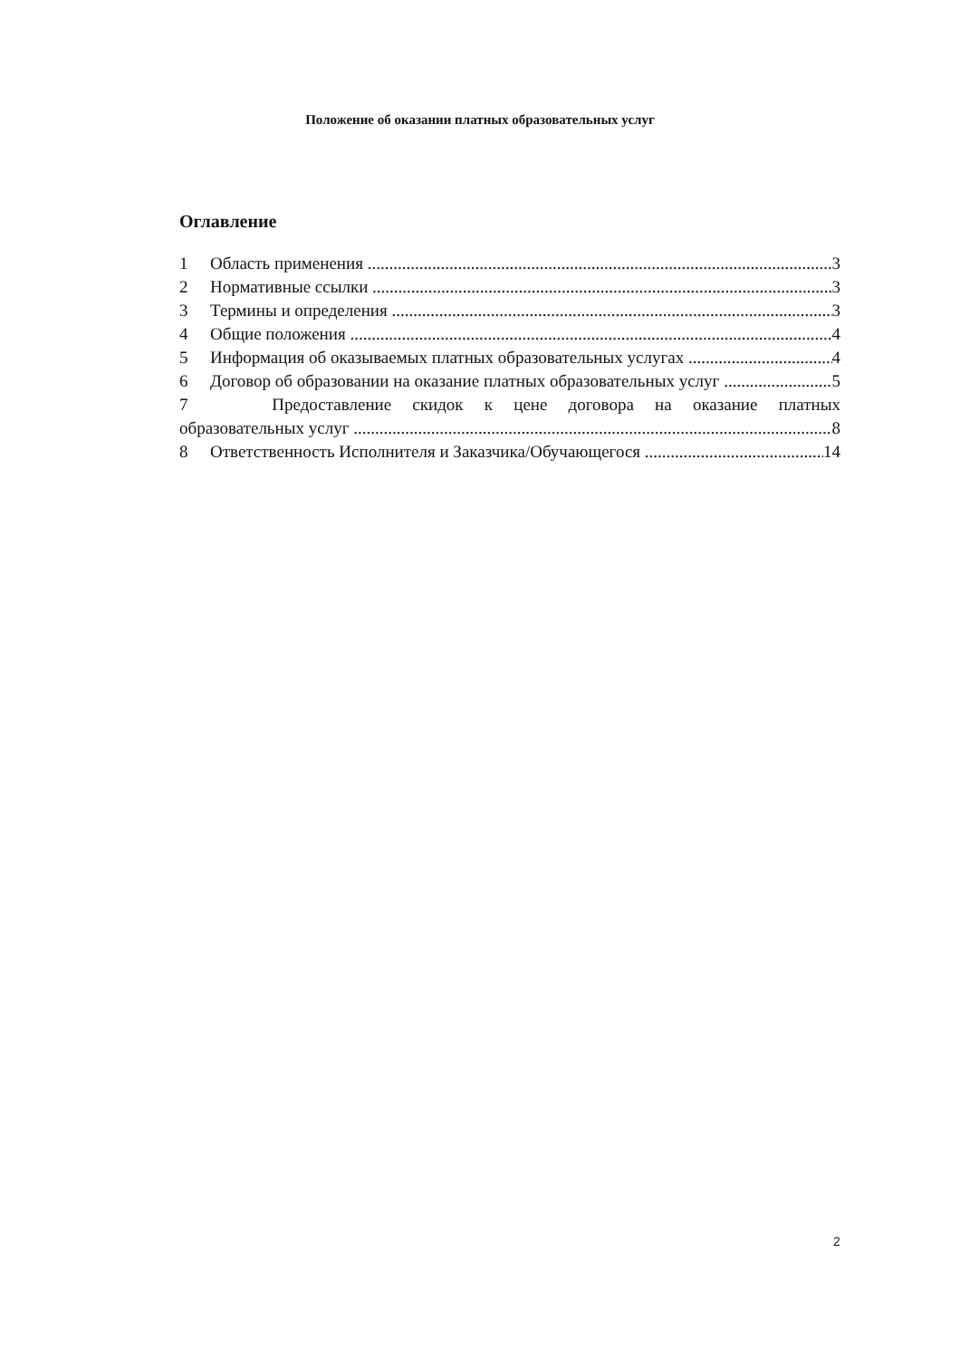Положение об оказании платных образовательных услуг
Оглавление
1 Область применения 3
2 Нормативные ссылки 3
3 Термины и определения 3
4 Общие положения 4
5 Информация об оказываемых платных образовательных услугах 4
6 Договор об образовании на оказание платных образовательных услуг 5
7 Предоставление скидок к цене договора на оказание платных
образовательных услуг 8
8 Ответственность Исполнителя и Заказчика/Обучающегося 14
2